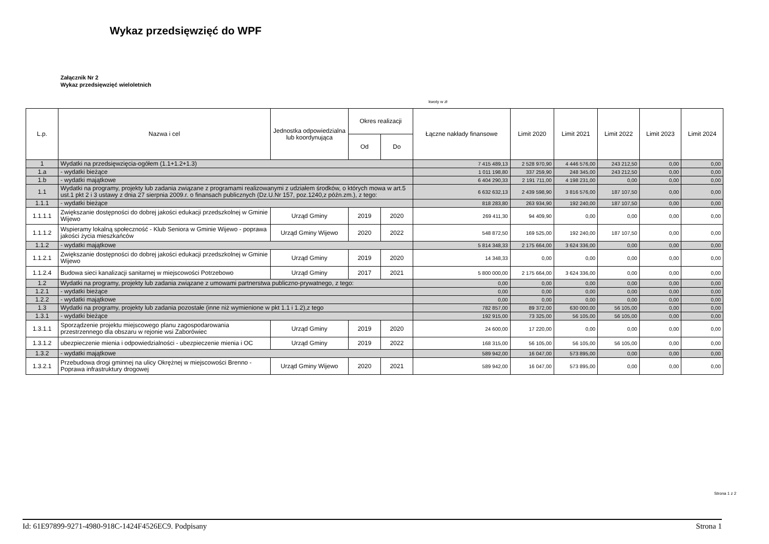Wykaz przedsięwzięć do WPF
Załącznik Nr 2
Wykaz przedsięwzięć wieloletnich
kwoty w zł
| L.p. | Nazwa i cel | Jednostka odpowiedzialna lub koordynująca | Okres realizacji | | Łączne nakłady finansowe | Limit 2020 | Limit 2021 | Limit 2022 | Limit 2023 | Limit 2024 |
| --- | --- | --- | --- | --- | --- | --- | --- | --- | --- | --- |
| | | | Od | Do | | | | | | |
| 1 | Wydatki na przedsięwzięcia-ogółem (1.1+1.2+1.3) | | | | 7 415 489,13 | 2 528 970,90 | 4 446 576,00 | 243 212,50 | 0,00 | 0,00 |
| 1.a | - wydatki bieżące | | | | 1 011 198,80 | 337 259,90 | 248 345,00 | 243 212,50 | 0,00 | 0,00 |
| 1.b | - wydatki majątkowe | | | | 6 404 290,33 | 2 191 711,00 | 4 198 231,00 | 0,00 | 0,00 | 0,00 |
| 1.1 | Wydatki na programy, projekty lub zadania związane z programami realizowanymi z udziałem środków, o których mowa w art.5 ust.1 pkt 2 i 3 ustawy z dnia 27 sierpnia 2009.r. o finansach publicznych (Dz.U.Nr 157, poz.1240,z późn.zm.), z tego: | | | | 6 632 632,13 | 2 439 598,90 | 3 816 576,00 | 187 107,50 | 0,00 | 0,00 |
| 1.1.1 | - wydatki bieżące | | | | 818 283,80 | 263 934,90 | 192 240,00 | 187 107,50 | 0,00 | 0,00 |
| 1.1.1.1 | Zwiększanie dostępności do dobrej jakości edukacji przedszkolnej w Gminie Wijewo | Urząd Gminy | 2019 | 2020 | 269 411,30 | 94 409,90 | 0,00 | 0,00 | 0,00 | 0,00 |
| 1.1.1.2 | Wspieramy lokalną społeczność - Klub Seniora w Gminie Wijewo - poprawa jakości życia mieszkańców | Urząd Gminy Wijewo | 2020 | 2022 | 548 872,50 | 169 525,00 | 192 240,00 | 187 107,50 | 0,00 | 0,00 |
| 1.1.2 | - wydatki majątkowe | | | | 5 814 348,33 | 2 175 664,00 | 3 624 336,00 | 0,00 | 0,00 | 0,00 |
| 1.1.2.1 | Zwiększanie dostępności do dobrej jakości edukacji przedszkolnej w Gminie Wijewo | Urząd Gminy | 2019 | 2020 | 14 348,33 | 0,00 | 0,00 | 0,00 | 0,00 | 0,00 |
| 1.1.2.4 | Budowa sieci kanalizacji sanitarnej w miejscowości Potrzebowo | Urząd Gminy | 2017 | 2021 | 5 800 000,00 | 2 175 664,00 | 3 624 336,00 | 0,00 | 0,00 | 0,00 |
| 1.2 | Wydatki na programy, projekty lub zadania związane z umowami partnerstwa publiczno-prywatnego, z tego: | | | | 0,00 | 0,00 | 0,00 | 0,00 | 0,00 | 0,00 |
| 1.2.1 | - wydatki bieżące | | | | 0,00 | 0,00 | 0,00 | 0,00 | 0,00 | 0,00 |
| 1.2.2 | - wydatki majątkowe | | | | 0,00 | 0,00 | 0,00 | 0,00 | 0,00 | 0,00 |
| 1.3 | Wydatki na programy, projekty lub zadania pozostałe (inne niż wymienione w pkt 1.1 i 1.2),z tego | | | | 782 857,00 | 89 372,00 | 630 000,00 | 56 105,00 | 0,00 | 0,00 |
| 1.3.1 | - wydatki bieżące | | | | 192 915,00 | 73 325,00 | 56 105,00 | 56 105,00 | 0,00 | 0,00 |
| 1.3.1.1 | Sporządzenie projektu miejscowego planu zagospodarowania przestrzennego dla obszaru w rejonie wsi Zaborówiec | Urząd Gminy | 2019 | 2020 | 24 600,00 | 17 220,00 | 0,00 | 0,00 | 0,00 | 0,00 |
| 1.3.1.2 | ubezpieczenie mienia i odpowiedzialności - ubezpieczenie mienia i OC | Urząd Gminy | 2019 | 2022 | 168 315,00 | 56 105,00 | 56 105,00 | 56 105,00 | 0,00 | 0,00 |
| 1.3.2 | - wydatki majątkowe | | | | 589 942,00 | 16 047,00 | 573 895,00 | 0,00 | 0,00 | 0,00 |
| 1.3.2.1 | Przebudowa drogi gminnej na ulicy Okrężnej w miejscowości Brenno - Poprawa infrastruktury drogowej | Urząd Gminy Wijewo | 2020 | 2021 | 589 942,00 | 16 047,00 | 573 895,00 | 0,00 | 0,00 | 0,00 |
Strona 1 z 2
Id: 61E97899-9271-4980-918C-1424F4526EC9. Podpisany Strona 1